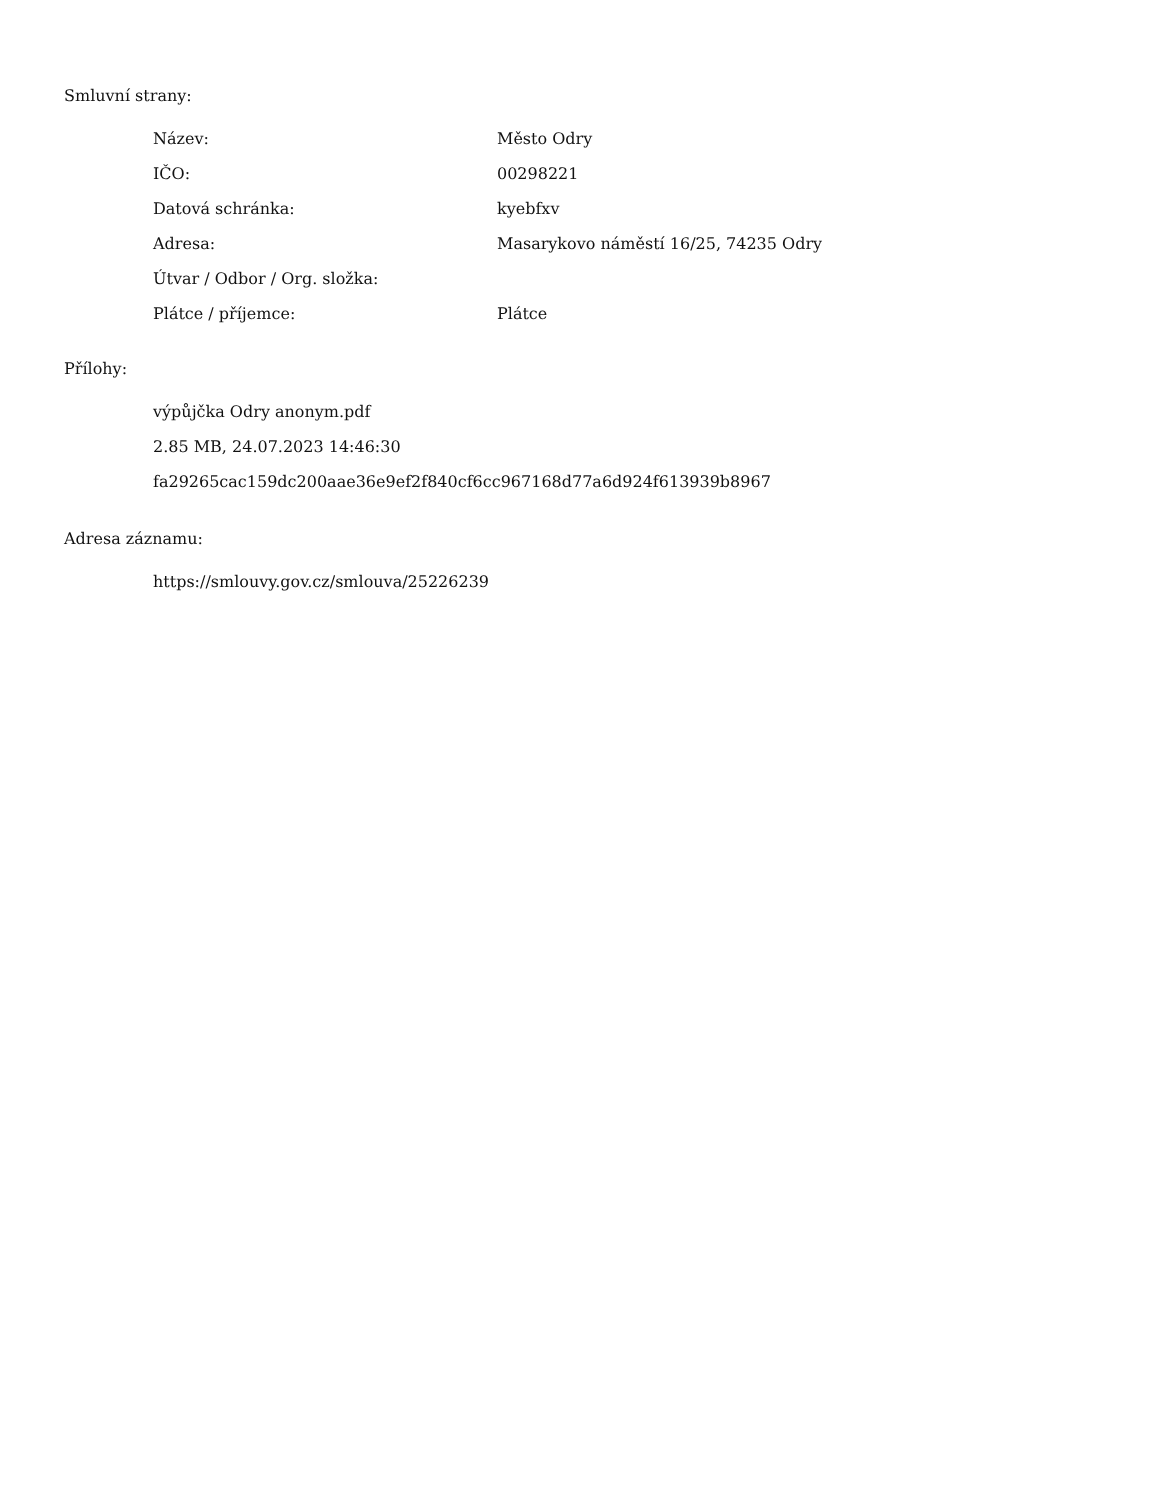Smluvní strany:
| Název: | Město Odry |
| IČO: | 00298221 |
| Datová schránka: | kyebfxv |
| Adresa: | Masarykovo náměstí 16/25, 74235 Odry |
| Útvar / Odbor / Org. složka: | |
| Plátce / příjemce: | Plátce |
Přílohy:
výpůjčka Odry anonym.pdf
2.85 MB, 24.07.2023 14:46:30
fa29265cac159dc200aae36e9ef2f840cf6cc967168d77a6d924f613939b8967
Adresa záznamu:
https://smlouvy.gov.cz/smlouva/25226239